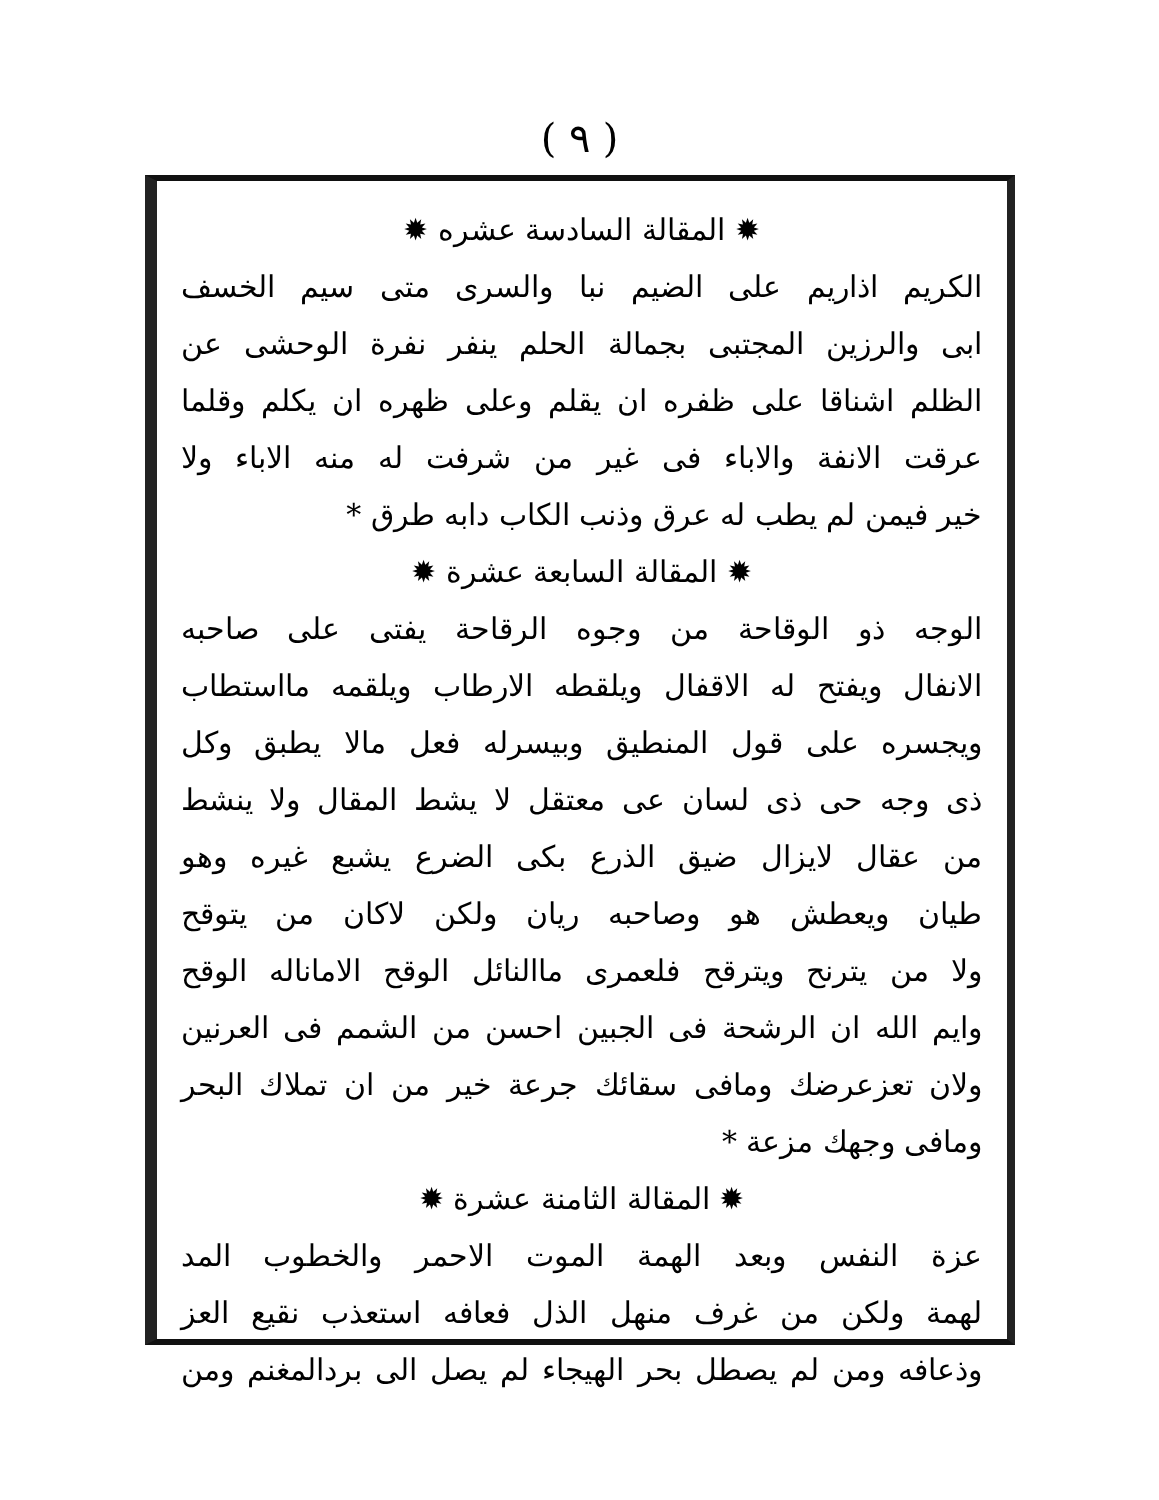( ٩ )
✹ المقالة السادسة عشره ✹
الكريم اذاريم على الضيم نبا والسرى متى سيم الخسف
ابى والرزين المجتبى بجمالة الحلم ينفر نفرة الوحشى عن
الظلم اشناقا على ظفره ان يقلم وعلى ظهره ان يكلم وقلما
عرقت الانفة والاباء فى غير من شرفت له منه الاباء ولا
خير فيمن لم يطب له عرق وذنب الكاب دابه طرق *
✹ المقالة السابعة عشرة ✹
الوجه ذو الوقاحة من وجوه الرقاحة يفتى على صاحبه
الانفال ويفتح له الاقفال ويلقطه الارطاب ويلقمه مااستطاب
ويجسره على قول المنطيق وبيسرله فعل مالا يطبق وكل
ذى وجه حى ذى لسان عى معتقل لا يشط المقال ولا ينشط
من عقال لايزال ضيق الذرع بكى الضرع يشبع غيره وهو
طيان ويعطش هو وصاحبه ريان ولكن لاكان من يتوقح
ولا من يترنح ويترقح فلعمرى ماالنائل الوقح الاماناله الوقح
وايم الله ان الرشحة فى الجبين احسن من الشمم فى العرنين
ولان تعزعرضك ومافى سقائك جرعة خير من ان تملاك البحر
ومافى وجهك مزعة *
✹ المقالة الثامنة عشرة ✹
عزة النفس وبعد الهمة الموت الاحمر والخطوب المد
لهمة ولكن من غرف منهل الذل فعافه استعذب نقيع العز
وذعافه ومن لم يصطل بحر الهيجاء لم يصل الى بردالمغنم ومن